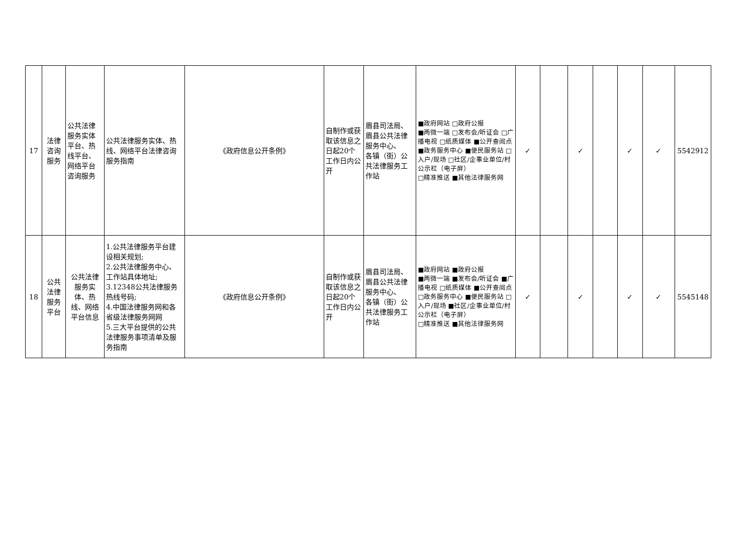| 17 | 法律咨询服务 | 公共法律服务实体平台、热线平台、网络平台咨询服务 | 公共法律服务实体、热线、网络平台法律咨询服务指南 | 《政府信息公开条例》 | 自制作或获取该信息之日起20个工作日内公开 | 眉县司法局、眉县公共法律服务中心、 各镇（街）公共法律服务工作站 | ■政府网站 □政府公报 ■两微一端 □发布会/听证会 □广播电视 □纸质媒体 ■公开查阅点 ■政务服务中心 ■便民服务站 □入户/现场 □社区/企事业单位/村公示栏（电子屏） □精准推送 ■其他法律服务网 | ✓ | | ✓ | | ✓ | ✓ | 5542912 |
| 18 | 公共法律服务平台 | 公共法律服务实体、热线、网络平台信息 | 1.公共法律服务平台建设相关规划; 2.公共法律服务中心、工作站具体地址; 3.12348公共法律服务热线号码; 4.中国法律服务网和各省级法律服务网网 5.三大平台提供的公共法律服务事项清单及服务指南 | 《政府信息公开条例》 | 自制作或获取该信息之日起20个工作日内公开 | 眉县司法局、眉县公共法律服务中心、 各镇（街）公共法律服务工作站 | ■政府网站 ■政府公报 ■两微一端 ■发布会/听证会 ■广播电视 □纸质媒体 ■公开查阅点 □政务服务中心 ■便民服务站 □入户/现场 ■社区/企事业单位/村公示栏（电子屏） □精准推送 ■其他法律服务网 | ✓ | | ✓ | | ✓ | ✓ | 5545148 |